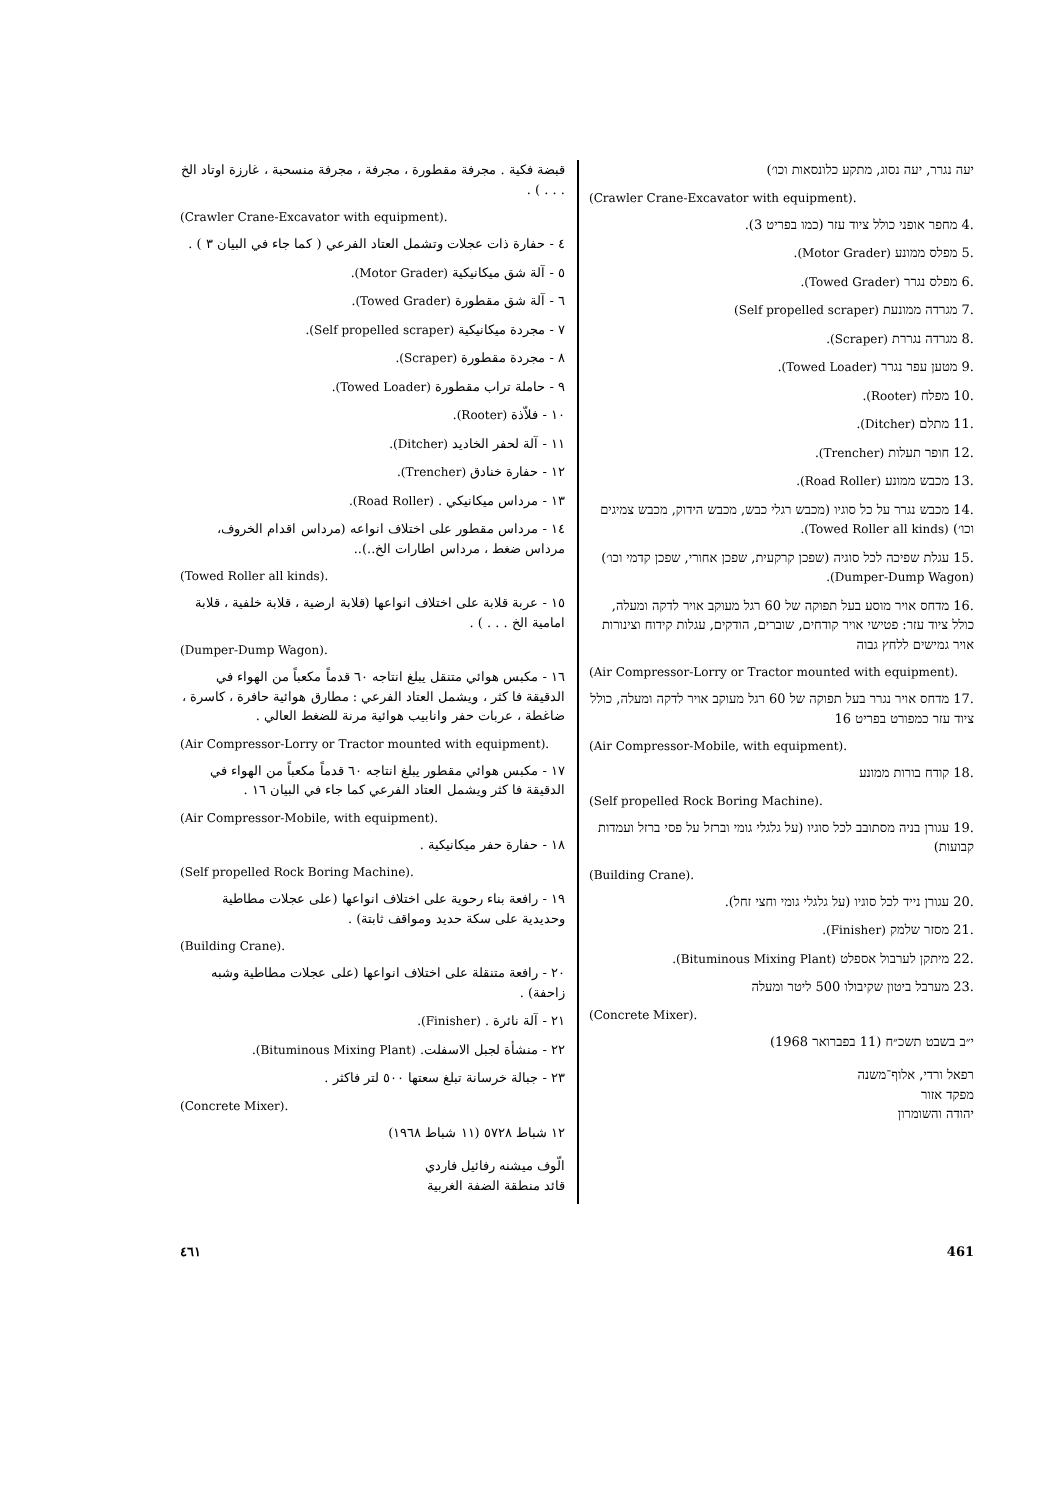قبضة فكية . مجرفة مقطورة ، مجرفة ، مجرفة منسحبة ، غارزة اوتاد الخ . . . ) .
(Crawler Crane-Excavator with equipment).
٤ - حفارة ذات عجلات وتشمل العتاد الفرعي ( كما جاء في البيان ٣ ) .
٥ - آلة شق ميكانيكية (Motor Grader).
٦ - آلة شق مقطورة (Towed Grader).
٧ - مجردة ميكانيكية (Self propelled scraper).
٨ - مجردة مقطورة (Scraper).
٩ - حاملة تراب مقطورة (Towed Loader).
١٠ - فلاّذة (Rooter).
١١ - آلة لحفر الخاديد (Ditcher).
١٢ - حفارة خنادق (Trencher).
١٣ - مرداس ميكانيكي . (Road Roller).
١٤ - مرداس مقطور على اختلاف انواعه (مرداس اقدام الخروف، مرداس ضغط ، مرداس اطارات الخ..)..
(Towed Roller all kinds).
١٥ - عربة قلابة على اختلاف انواعها (قلابة ارضية ، قلابة خلفية ، قلابة امامية الخ . . . ) .
(Dumper-Dump Wagon).
١٦ - مكبس هوائي متنقل يبلغ انتاجه ٦٠ قدماً مكعباً من الهواء في الدقيقة فا كثر ، ويشمل العتاد الفرعي : مطارق هوائية حافرة ، كاسرة ، ضاغطة ، عربات حفر وانابيب هوائية مرنة للضغط العالي .
(Air Compressor-Lorry or Tractor mounted with equipment).
١٧ - مكبس هوائي مقطور يبلغ انتاجه ٦٠ قدماً مكعباً من الهواء في الدقيقة فا كثر ويشمل العتاد الفرعي كما جاء في البيان ١٦ .
(Air Compressor-Mobile, with equipment).
١٨ - حفارة حفر ميكانيكية .
(Self propelled Rock Boring Machine).
١٩ - رافعة بناء رحوية على اختلاف انواعها (على عجلات مطاطية وحديدية على سكة حديد ومواقف ثابتة) .
(Building Crane).
٢٠ - رافعة متنقلة على اختلاف انواعها (على عجلات مطاطية وشبه زاحفة) .
٢١ - آلة نائرة . (Finisher).
٢٢ - منشأة لجبل الاسفلت. (Bituminous Mixing Plant).
٢٣ - جبالة خرسانة تبلغ سعتها ٥٠٠ لتر فاكثر .
(Concrete Mixer).
١٢ شباط ٥٧٢٨ (١١ شباط ١٩٦٨)
الّوف ميشنه رفائيل فاردي
قائد منطقة الضفة الغربية
יעה נגרר, יעה נסוג, מתקע כלונסאות וכו׳)
(Crawler Crane-Excavator with equipment).
.4 מחפר אופני כולל ציוד עזר (כמו בפריט 3).
.5 מפלס ממונע (Motor Grader).
.6 מפלס נגרר (Towed Grader).
.7 מגרדה ממונעת (Self propelled scraper)
.8 מגרדה נגררת (Scraper).
.9 מטען עפר נגרר (Towed Loader).
.10 מפלח (Rooter).
.11 מתלם (Ditcher).
.12 חופר תעלות (Trencher).
.13 מכבש ממונע (Road Roller).
.14 מכבש נגרר על כל סוגיו (מכבש רגלי כבש, מכבש הידוק, מכבש צמיגים וכו׳) (Towed Roller all kinds).
.15 עגלת שפיכה לכל סוגיה (שפכן קרקעית, שפכן אחורי, שפכן קדמי וכו׳) (Dumper-Dump Wagon).
.16 מדחס אויר מוסע בעל תפוקה של 60 רגל מעוקב אויר לדקה ומעלה, כולל ציוד עזר: פטישי אויר קודחים, שוברים, הודקים, עגלות קידוח וצינורות אויר גמישים ללחץ גבוה
(Air Compressor-Lorry or Tractor mounted with equipment).
.17 מדחס אויר נגרר בעל תפוקה של 60 רגל מעוקב אויר לדקה ומעלה, כולל ציוד עזר כמפורט בפריט 16
(Air Compressor-Mobile, with equipment).
.18 קודח בורות ממונע
(Self propelled Rock Boring Machine).
.19 עגורן בניה מסתובב לכל סוגיו (על גלגלי גומי וברזל על פסי ברזל ועמדות קבועות)
(Building Crane).
.20 עגורן נייד לכל סוגיו (על גלגלי גומי וחצי זחל).
.21 מסזר שלמק (Finisher).
.22 מיתקן לערבול אספלט (Bituminous Mixing Plant).
.23 מערבל ביטון שקיבולו 500 ליטר ומעלה
(Concrete Mixer).
י״ב בשבט תשכ״ח (11 בפברואר 1968)
רפאל ורדי, אלוף־משנה
מפקד אזור
יהודה והשומרון
٤٦١ 461